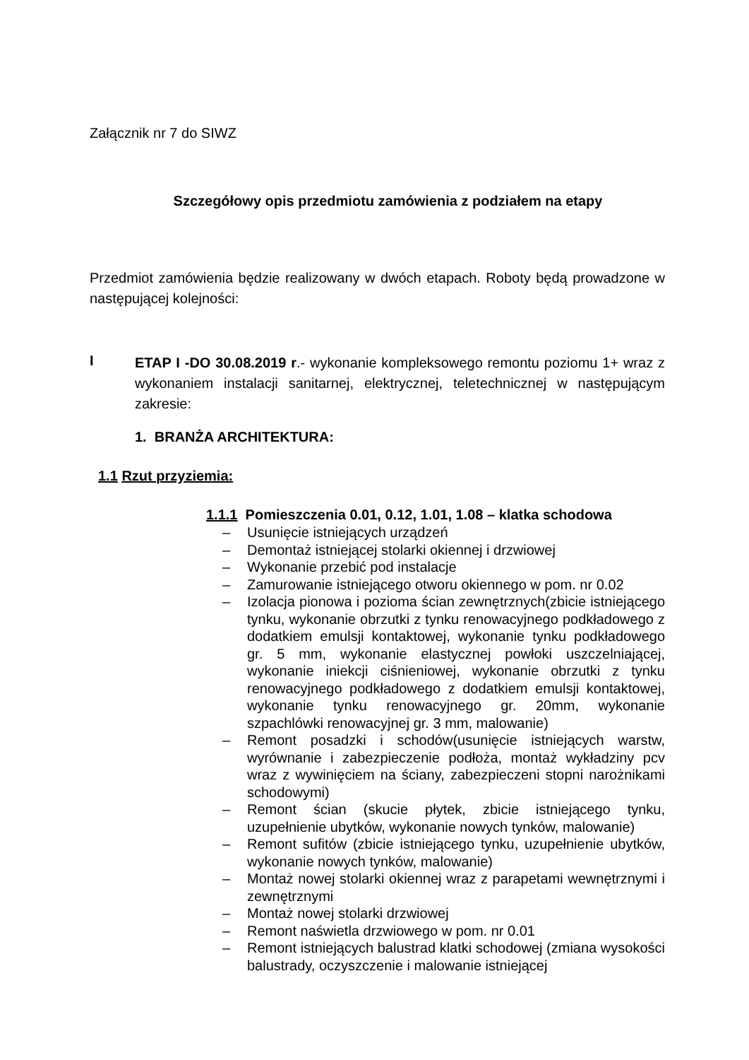Załącznik nr 7 do SIWZ
Szczegółowy opis przedmiotu zamówienia z podziałem na etapy
Przedmiot zamówienia będzie realizowany w dwóch etapach. Roboty będą prowadzone w następującej kolejności:
I
ETAP I -DO 30.08.2019 r.- wykonanie kompleksowego remontu poziomu 1+ wraz z wykonaniem instalacji sanitarnej, elektrycznej, teletechnicznej w następującym zakresie:
1. BRANŻA ARCHITEKTURA:
1.1 Rzut przyziemia:
1.1.1 Pomieszczenia 0.01, 0.12, 1.01, 1.08 – klatka schodowa
– Usunięcie istniejących urządzeń
– Demontaż istniejącej stolarki okiennej i drzwiowej
– Wykonanie przebić pod instalacje
– Zamurowanie istniejącego otworu okiennego w pom. nr 0.02
– Izolacja pionowa i pozioma ścian zewnętrznych(zbicie istniejącego tynku, wykonanie obrzutki z tynku renowacyjnego podkładowego z dodatkiem emulsji kontaktowej, wykonanie tynku podkładowego gr. 5 mm, wykonanie elastycznej powłoki uszczelniającej, wykonanie iniekcji ciśnieniowej, wykonanie obrzutki z tynku renowacyjnego podkładowego z dodatkiem emulsji kontaktowej, wykonanie tynku renowacyjnego gr. 20mm, wykonanie szpachlówki renowacyjnej gr. 3 mm, malowanie)
– Remont posadzki i schodów(usunięcie istniejących warstw, wyrównanie i zabezpieczenie podłoża, montaż wykładziny pcv wraz z wywinięciem na ściany, zabezpieczeni stopni narożnikami schodowymi)
– Remont ścian (skucie płytek, zbicie istniejącego tynku, uzupełnienie ubytków, wykonanie nowych tynków, malowanie)
– Remont sufitów (zbicie istniejącego tynku, uzupełnienie ubytków, wykonanie nowych tynków, malowanie)
– Montaż nowej stolarki okiennej wraz z parapetami wewnętrznymi i zewnętrznymi
– Montaż nowej stolarki drzwiowej
– Remont naświetla drzwiowego w pom. nr 0.01
– Remont istniejących balustrad klatki schodowej (zmiana wysokości balustrady, oczyszczenie i malowanie istniejącej